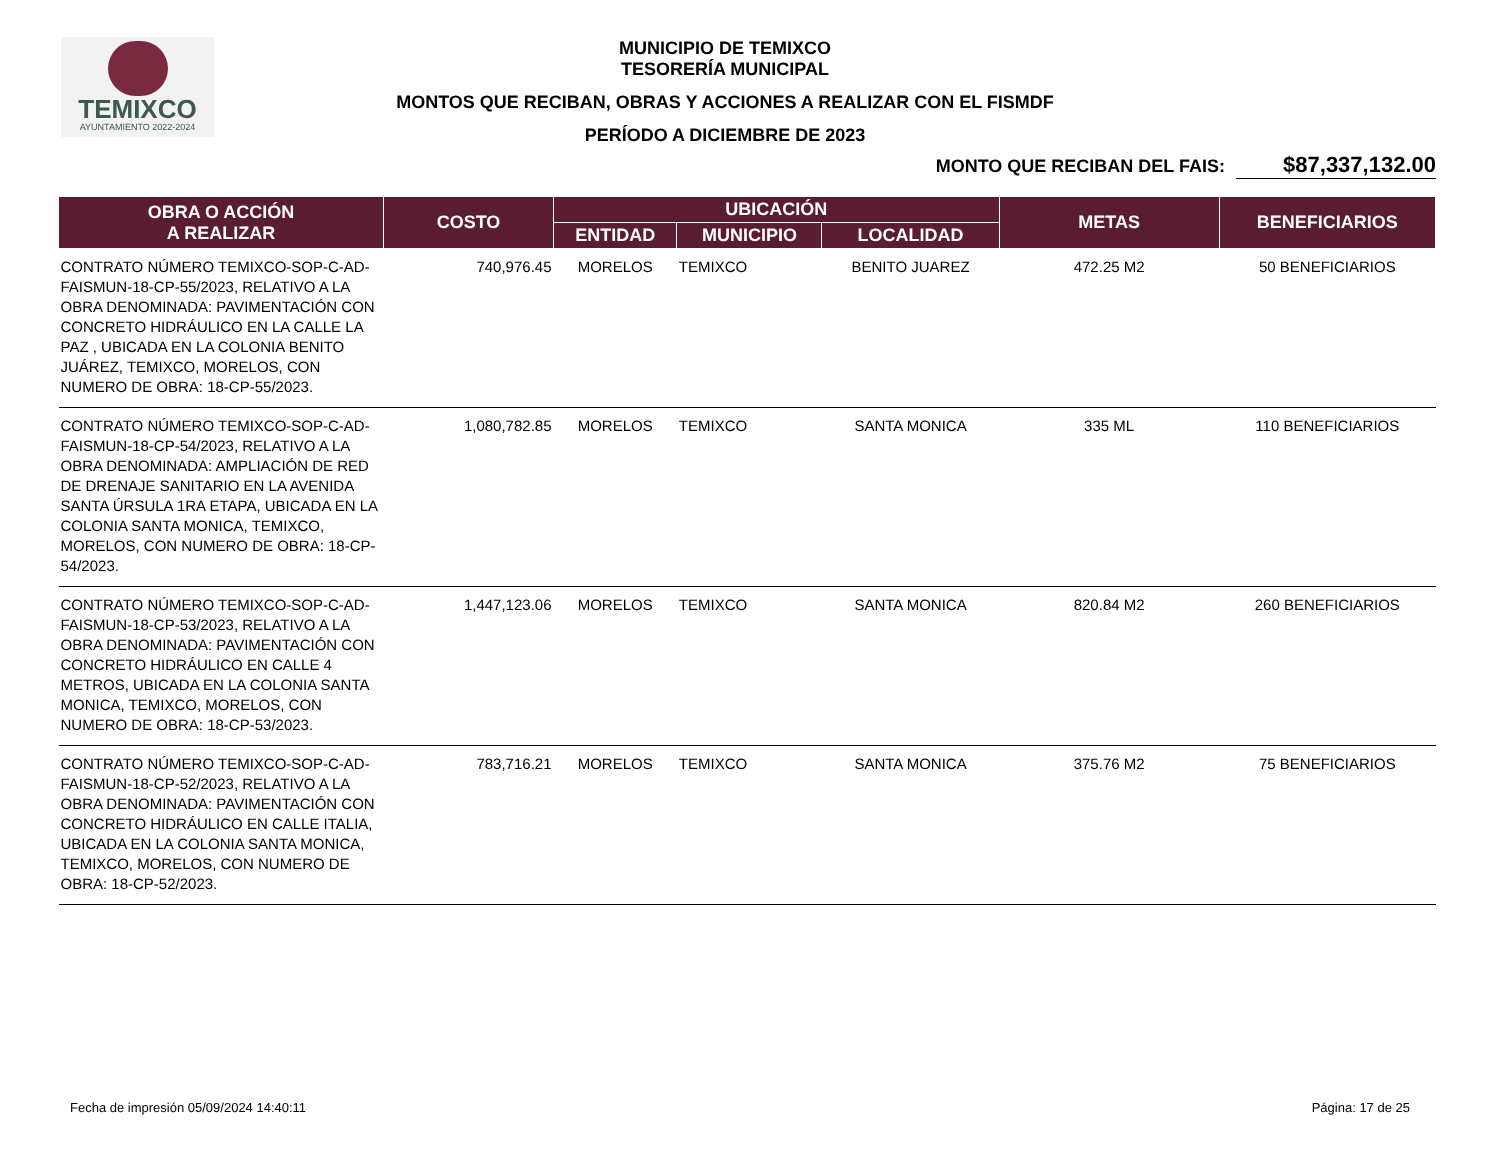TEMIXCO
AYUNTAMIENTO 2022-2024
MUNICIPIO DE TEMIXCO
TESORERÍA MUNICIPAL
MONTOS QUE RECIBAN, OBRAS Y ACCIONES A REALIZAR CON EL FISMDF
PERÍODO A DICIEMBRE DE 2023
MONTO QUE RECIBAN DEL FAIS: $87,337,132.00
| OBRA O ACCIÓN A REALIZAR | COSTO | UBICACIÓN | | | METAS | BENEFICIARIOS |
| --- | --- | --- | --- | --- | --- | --- |
| | | ENTIDAD | MUNICIPIO | LOCALIDAD | | |
| CONTRATO NÚMERO TEMIXCO-SOP-C-AD-FAISMUN-18-CP-55/2023, RELATIVO A LA OBRA DENOMINADA: PAVIMENTACIÓN CON CONCRETO HIDRÁULICO EN LA CALLE LA PAZ , UBICADA EN LA COLONIA BENITO JUÁREZ, TEMIXCO, MORELOS, CON NUMERO DE OBRA: 18-CP-55/2023. | 740,976.45 | MORELOS | TEMIXCO | BENITO JUAREZ | 472.25 M2 | 50 BENEFICIARIOS |
| CONTRATO NÚMERO TEMIXCO-SOP-C-AD-FAISMUN-18-CP-54/2023, RELATIVO A LA OBRA DENOMINADA: AMPLIACIÓN DE RED DE DRENAJE SANITARIO EN LA AVENIDA SANTA ÚRSULA 1RA ETAPA, UBICADA EN LA COLONIA SANTA MONICA, TEMIXCO, MORELOS, CON NUMERO DE OBRA: 18-CP-54/2023. | 1,080,782.85 | MORELOS | TEMIXCO | SANTA MONICA | 335 ML | 110 BENEFICIARIOS |
| CONTRATO NÚMERO TEMIXCO-SOP-C-AD-FAISMUN-18-CP-53/2023, RELATIVO A LA OBRA DENOMINADA: PAVIMENTACIÓN CON CONCRETO HIDRÁULICO EN CALLE 4 METROS, UBICADA EN LA COLONIA SANTA MONICA, TEMIXCO, MORELOS, CON NUMERO DE OBRA: 18-CP-53/2023. | 1,447,123.06 | MORELOS | TEMIXCO | SANTA MONICA | 820.84 M2 | 260 BENEFICIARIOS |
| CONTRATO NÚMERO TEMIXCO-SOP-C-AD-FAISMUN-18-CP-52/2023, RELATIVO A LA OBRA DENOMINADA: PAVIMENTACIÓN CON CONCRETO HIDRÁULICO EN CALLE ITALIA, UBICADA EN LA COLONIA SANTA MONICA, TEMIXCO, MORELOS, CON NUMERO DE OBRA: 18-CP-52/2023. | 783,716.21 | MORELOS | TEMIXCO | SANTA MONICA | 375.76 M2 | 75 BENEFICIARIOS |
Fecha de impresión 05/09/2024 14:40:11 Página: 17 de 25